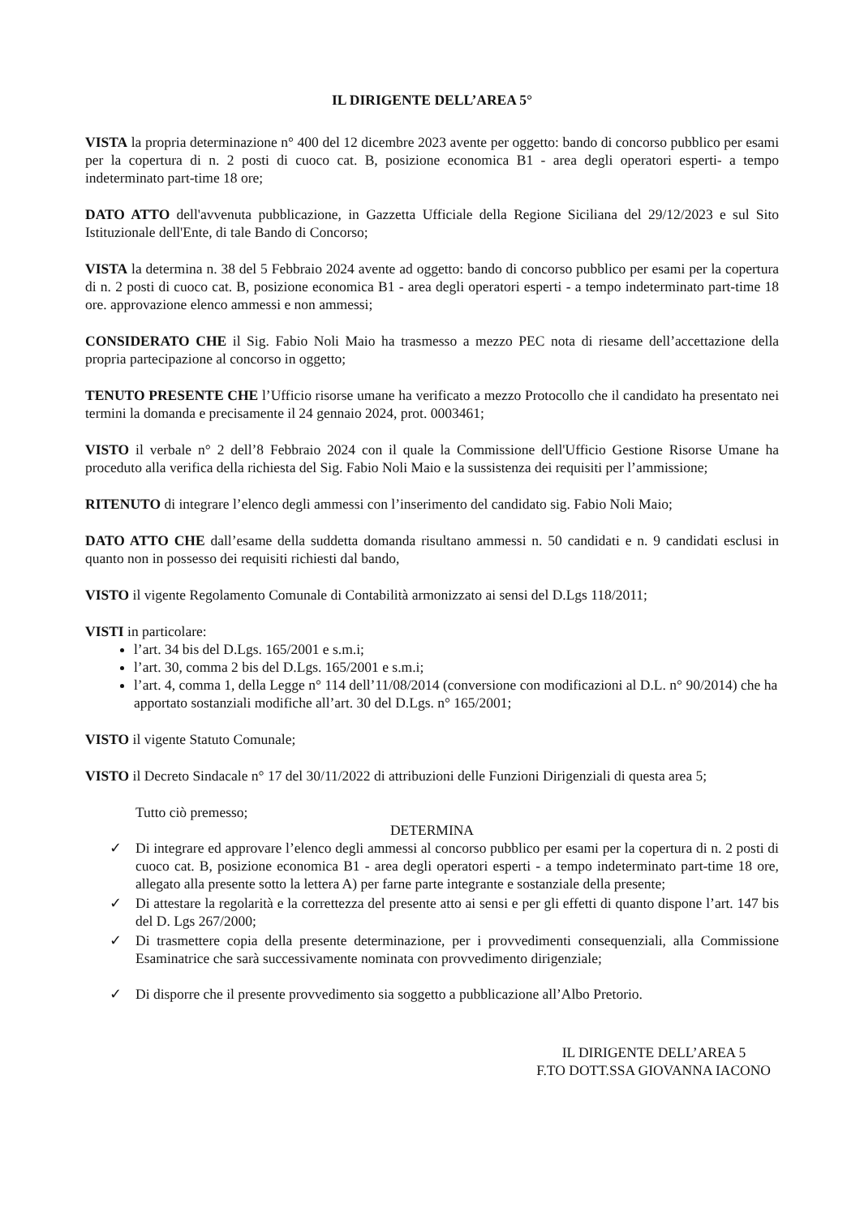IL DIRIGENTE DELL’AREA 5°
VISTA la propria determinazione n° 400 del 12 dicembre 2023 avente per oggetto: bando di concorso pubblico per esami per la copertura di n. 2 posti di cuoco cat. B, posizione economica B1 - area degli operatori esperti- a tempo indeterminato part-time 18 ore;
DATO ATTO dell'avvenuta pubblicazione, in Gazzetta Ufficiale della Regione Siciliana del 29/12/2023 e sul Sito Istituzionale dell'Ente, di tale Bando di Concorso;
VISTA la determina n. 38 del 5 Febbraio 2024 avente ad oggetto: bando di concorso pubblico per esami per la copertura di n. 2 posti di cuoco cat. B, posizione economica B1 - area degli operatori esperti - a tempo indeterminato part-time 18 ore. approvazione elenco ammessi e non ammessi;
CONSIDERATO CHE il Sig. Fabio Noli Maio ha trasmesso a mezzo PEC nota di riesame dell’accettazione della propria partecipazione al concorso in oggetto;
TENUTO PRESENTE CHE l’Ufficio risorse umane ha verificato a mezzo Protocollo che il candidato ha presentato nei termini la domanda e precisamente il 24 gennaio 2024, prot. 0003461;
VISTO il verbale n° 2 dell’8 Febbraio 2024 con il quale la Commissione dell'Ufficio Gestione Risorse Umane ha proceduto alla verifica della richiesta del Sig. Fabio Noli Maio e la sussistenza dei requisiti per l’ammissione;
RITENUTO di integrare l’elenco degli ammessi con l’inserimento del candidato sig. Fabio Noli Maio;
DATO ATTO CHE dall’esame della suddetta domanda risultano ammessi n. 50 candidati e n. 9 candidati esclusi in quanto non in possesso dei requisiti richiesti dal bando,
VISTO il vigente Regolamento Comunale di Contabilità armonizzato ai sensi del D.Lgs 118/2011;
VISTI in particolare:
l’art. 34 bis del D.Lgs. 165/2001 e s.m.i;
l’art. 30, comma 2 bis del D.Lgs. 165/2001 e s.m.i;
l’art. 4, comma 1, della Legge n° 114 dell’11/08/2014 (conversione con modificazioni al D.L. n° 90/2014) che ha apportato sostanziali modifiche all’art. 30 del D.Lgs. n° 165/2001;
VISTO il vigente Statuto Comunale;
VISTO il Decreto Sindacale n° 17 del 30/11/2022 di attribuzioni delle Funzioni Dirigenziali di questa area 5;
Tutto ciò premesso;
DETERMINA
✓ Di integrare ed approvare l’elenco degli ammessi al concorso pubblico per esami per la copertura di n. 2 posti di cuoco cat. B, posizione economica B1 - area degli operatori esperti - a tempo indeterminato part-time 18 ore, allegato alla presente sotto la lettera A) per farne parte integrante e sostanziale della presente;
✓ Di attestare la regolarità e la correttezza del presente atto ai sensi e per gli effetti di quanto dispone l’art. 147 bis del D. Lgs 267/2000;
✓ Di trasmettere copia della presente determinazione, per i provvedimenti consequenziali, alla Commissione Esaminatrice che sarà successivamente nominata con provvedimento dirigenziale;
✓ Di disporre che il presente provvedimento sia soggetto a pubblicazione all’Albo Pretorio.
IL DIRIGENTE DELL’AREA 5
F.TO DOTT.SSA GIOVANNA IACONO